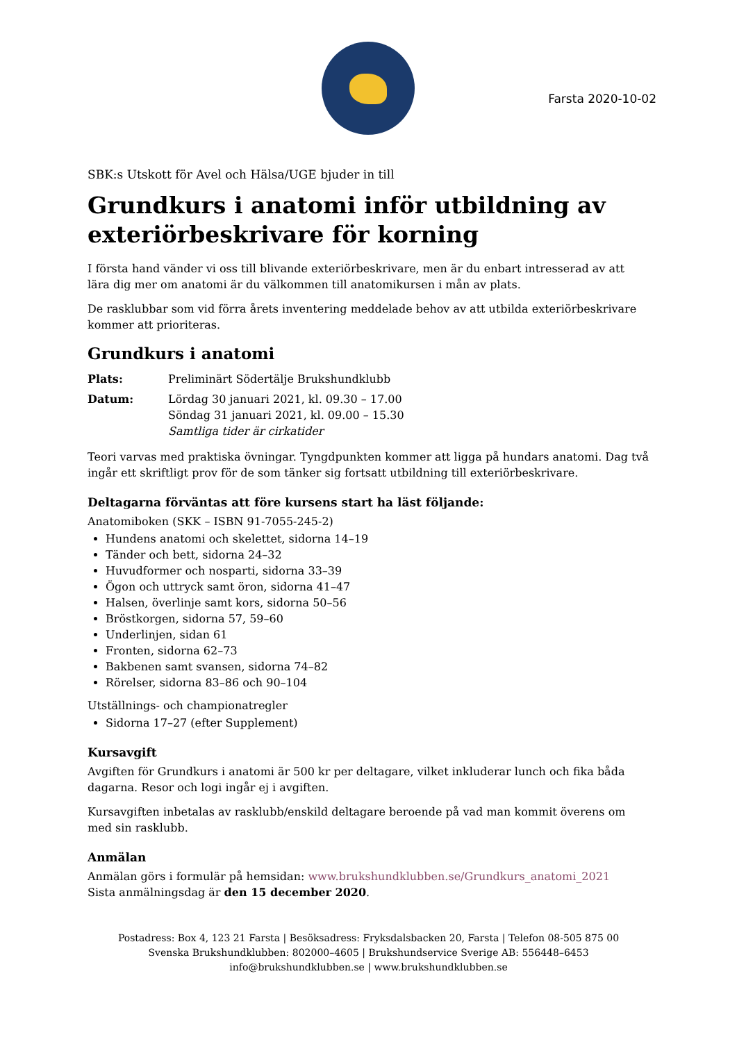Farsta 2020-10-02
SBK:s Utskott för Avel och Hälsa/UGE bjuder in till
Grundkurs i anatomi inför utbildning av exteriörbeskrivare för korning
I första hand vänder vi oss till blivande exteriörbeskrivare, men är du enbart intresserad av att lära dig mer om anatomi är du välkommen till anatomikursen i mån av plats.
De rasklubbar som vid förra årets inventering meddelade behov av att utbilda exteriörbeskrivare kommer att prioriteras.
Grundkurs i anatomi
Plats: Preliminärt Södertälje Brukshundklubb
Datum: Lördag 30 januari 2021, kl. 09.30 – 17.00
Söndag 31 januari 2021, kl. 09.00 – 15.30
Samtliga tider är cirkatider
Teori varvas med praktiska övningar. Tyngdpunkten kommer att ligga på hundars anatomi. Dag två ingår ett skriftligt prov för de som tänker sig fortsatt utbildning till exteriörbeskrivare.
Deltagarna förväntas att före kursens start ha läst följande:
Anatomiboken (SKK – ISBN 91-7055-245-2)
Hundens anatomi och skelettet, sidorna 14–19
Tänder och bett, sidorna 24–32
Huvudformer och nosparti, sidorna 33–39
Ögon och uttryck samt öron, sidorna 41–47
Halsen, överlinje samt kors, sidorna 50–56
Bröstkorgen, sidorna 57, 59–60
Underlinjen, sidan 61
Fronten, sidorna 62–73
Bakbenen samt svansen, sidorna 74–82
Rörelser, sidorna 83–86 och 90–104
Utställnings- och championatregler
Sidorna 17–27 (efter Supplement)
Kursavgift
Avgiften för Grundkurs i anatomi är 500 kr per deltagare, vilket inkluderar lunch och fika båda dagarna. Resor och logi ingår ej i avgiften.
Kursavgiften inbetalas av rasklubb/enskild deltagare beroende på vad man kommit överens om med sin rasklubb.
Anmälan
Anmälan görs i formulär på hemsidan: www.brukshundklubben.se/Grundkurs_anatomi_2021
Sista anmälningsdag är den 15 december 2020.
Postadress: Box 4, 123 21 Farsta | Besöksadress: Fryksdalsbacken 20, Farsta | Telefon 08-505 875 00
Svenska Brukshundklubben: 802000–4605 | Brukshundservice Sverige AB: 556448–6453
info@brukshundklubben.se | www.brukshundklubben.se